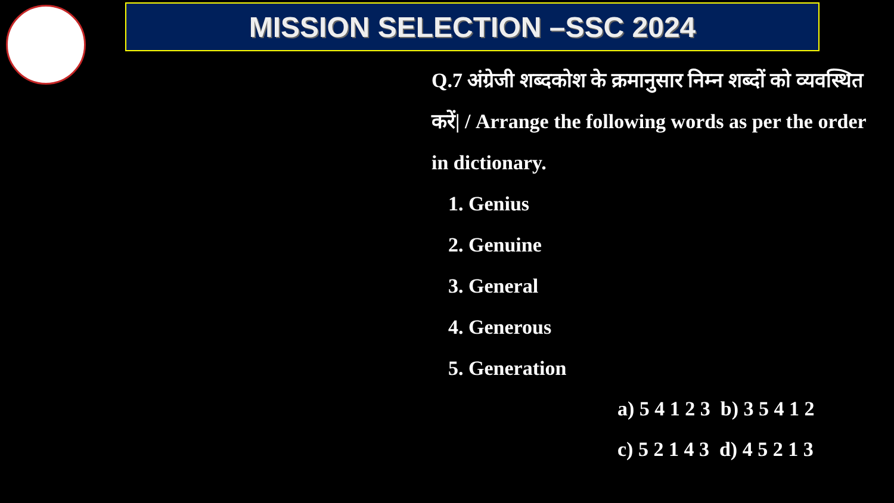MISSION SELECTION –SSC 2024
Q.7 अंग्रेजी शब्दकोश के क्रमानुसार निम्न शब्दों को व्यवस्थित करें| / Arrange the following words as per the order in dictionary.
1. Genius
2. Genuine
3. General
4. Generous
5. Generation
a) 5 4 1 2 3 b) 3 5 4 1 2
c) 5 2 1 4 3 d) 4 5 2 1 3